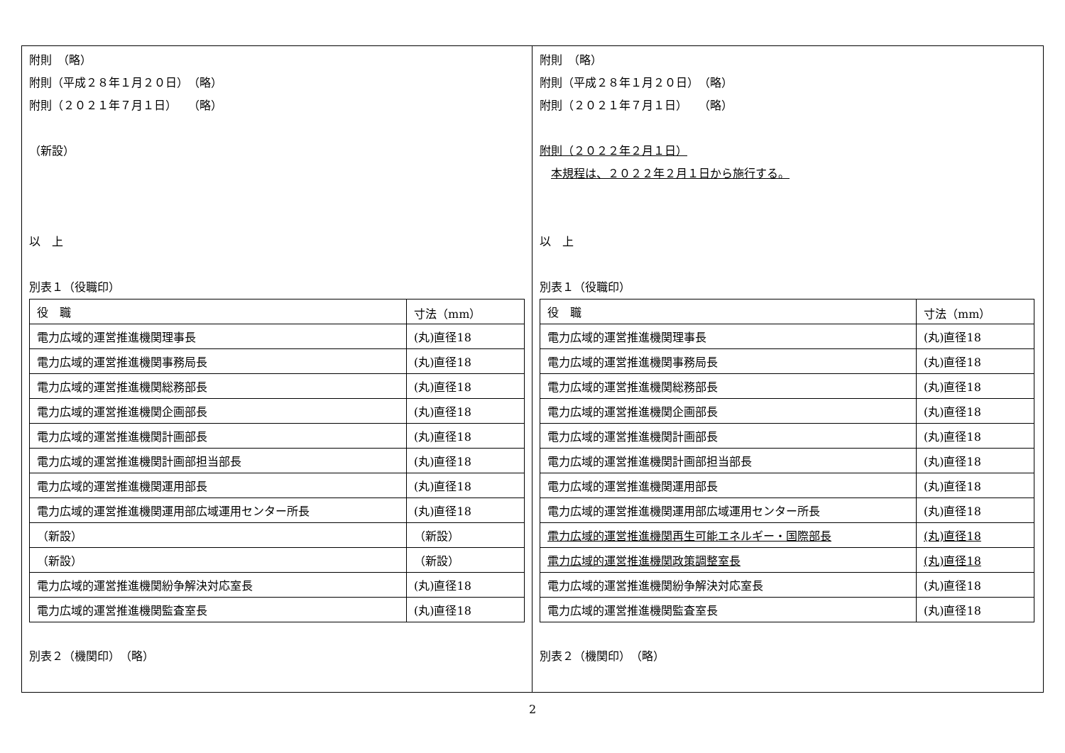附則　（略）
附則（平成２８年１月２０日）　（略）
附則（２０２１年７月１日）　　（略）
（新設）
以　上
別表１（役職印）
| 役 職 | 寸法（mm） |
| 電力広域的運営推進機関理事長 | (丸)直径18 |
| 電力広域的運営推進機関事務局長 | (丸)直径18 |
| 電力広域的運営推進機関総務部長 | (丸)直径18 |
| 電力広域的運営推進機関企画部長 | (丸)直径18 |
| 電力広域的運営推進機関計画部長 | (丸)直径18 |
| 電力広域的運営推進機関計画部担当部長 | (丸)直径18 |
| 電力広域的運営推進機関運用部長 | (丸)直径18 |
| 電力広域的運営推進機関運用部広域運用センター所長 | (丸)直径18 |
| （新設） | （新設） |
| （新設） | （新設） |
| 電力広域的運営推進機関紛争解決対応室長 | (丸)直径18 |
| 電力広域的運営推進機関監査室長 | (丸)直径18 |
別表２（機関印）　（略）
附則　（略）
附則（平成２８年１月２０日）　（略）
附則（２０２１年７月１日）　　（略）
附則（２０２２年２月１日）
　本規程は、２０２２年２月１日から施行する。
以　上
別表１（役職印）
| 役 職 | 寸法（mm） |
| 電力広域的運営推進機関理事長 | (丸)直径18 |
| 電力広域的運営推進機関事務局長 | (丸)直径18 |
| 電力広域的運営推進機関総務部長 | (丸)直径18 |
| 電力広域的運営推進機関企画部長 | (丸)直径18 |
| 電力広域的運営推進機関計画部長 | (丸)直径18 |
| 電力広域的運営推進機関計画部担当部長 | (丸)直径18 |
| 電力広域的運営推進機関運用部長 | (丸)直径18 |
| 電力広域的運営推進機関運用部広域運用センター所長 | (丸)直径18 |
| 電力広域的運営推進機関再生可能エネルギー・国際部長 | (丸)直径18 |
| 電力広域的運営推進機関政策調整室長 | (丸)直径18 |
| 電力広域的運営推進機関紛争解決対応室長 | (丸)直径18 |
| 電力広域的運営推進機関監査室長 | (丸)直径18 |
別表２（機関印）　（略）
2